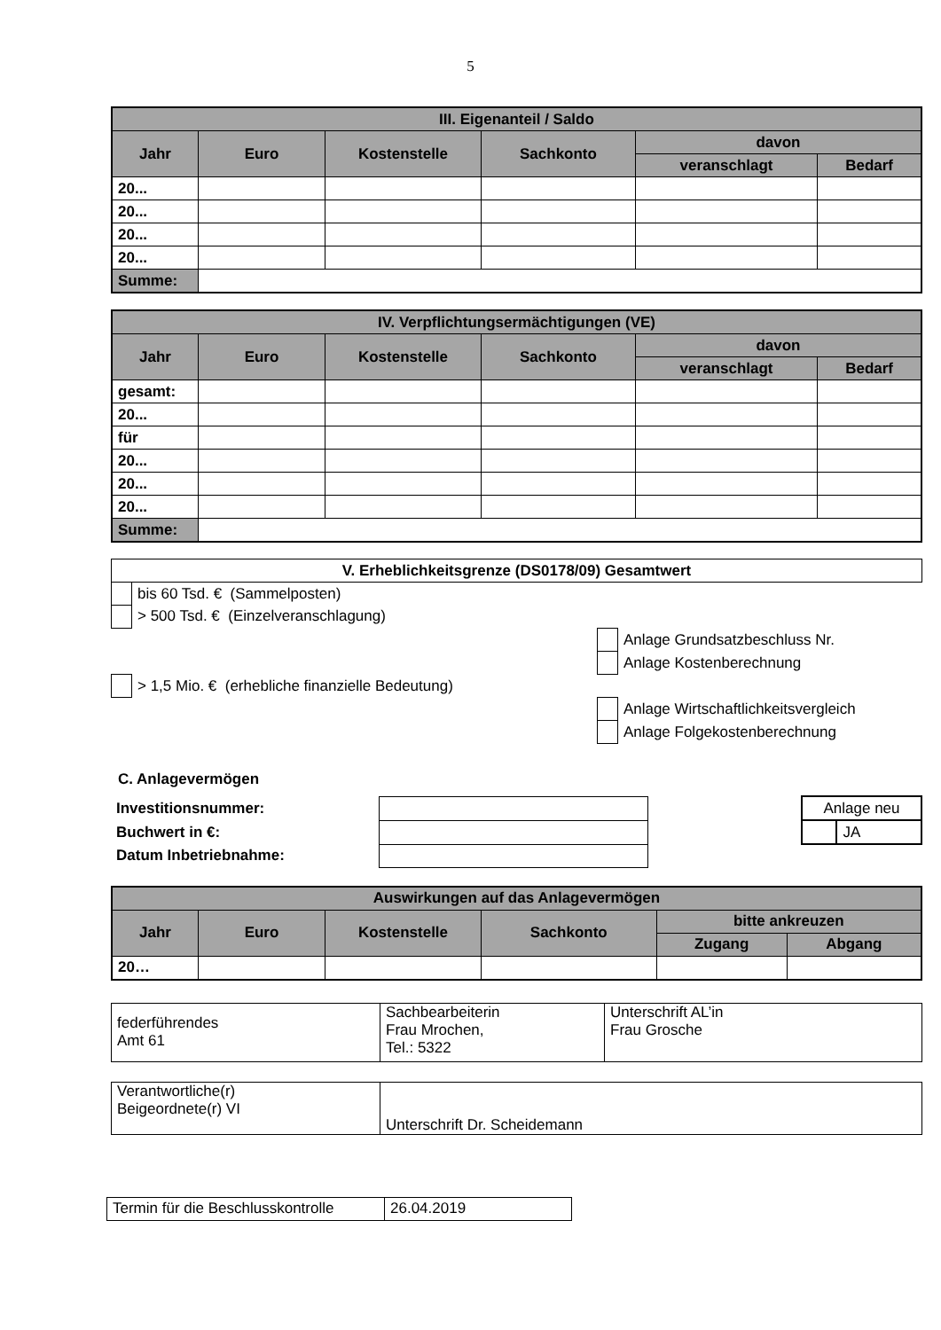5
| III. Eigenanteil / Saldo | | | | | |
| --- | --- | --- | --- | --- | --- |
| Jahr | Euro | Kostenstelle | Sachkonto | davon | |
| | | | | veranschlagt | Bedarf |
| 20... | | | | | |
| 20... | | | | | |
| 20... | | | | | |
| 20... | | | | | |
| Summe: | | | | | |
| IV. Verpflichtungsermächtigungen (VE) | | | | | |
| --- | --- | --- | --- | --- | --- |
| Jahr | Euro | Kostenstelle | Sachkonto | davon | |
| | | | | veranschlagt | Bedarf |
| gesamt: | | | | | |
| 20... | | | | | |
| für | | | | | |
| 20... | | | | | |
| 20... | | | | | |
| 20... | | | | | |
| Summe: | | | | | |
| V. Erheblichkeitsgrenze (DS0178/09) Gesamtwert | | | |
| --- | --- | --- | --- |
| | bis 60 Tsd. € (Sammelposten) | | |
| | > 500 Tsd. € (Einzelveranschlagung) | | |
| | | | Anlage Grundsatzbeschluss Nr. |
| | | | Anlage Kostenberechnung |
| | > 1,5 Mio. € (erhebliche finanzielle Bedeutung) | | |
| | | | Anlage Wirtschaftlichkeitsvergleich |
| | | | Anlage Folgekostenberechnung |
C. Anlagevermögen
| Investitionsnummer: | | | Anlage neu | |
| Buchwert in €: | | | | JA |
| Datum Inbetriebnahme: | | | | |
| Auswirkungen auf das Anlagevermögen | | | | | |
| --- | --- | --- | --- | --- | --- |
| Jahr | Euro | Kostenstelle | Sachkonto | bitte ankreuzen | |
| | | | | Zugang | Abgang |
| 20… | | | | | |
| federführendes Amt 61 | Sachbearbeiterin Frau Mrochen, Tel.: 5322 | Unterschrift AL’in Frau Grosche |
| Verantwortliche(r) Beigeordnete(r) VI | Unterschrift Dr. Scheidemann |
| Termin für die Beschlusskontrolle | 26.04.2019 |